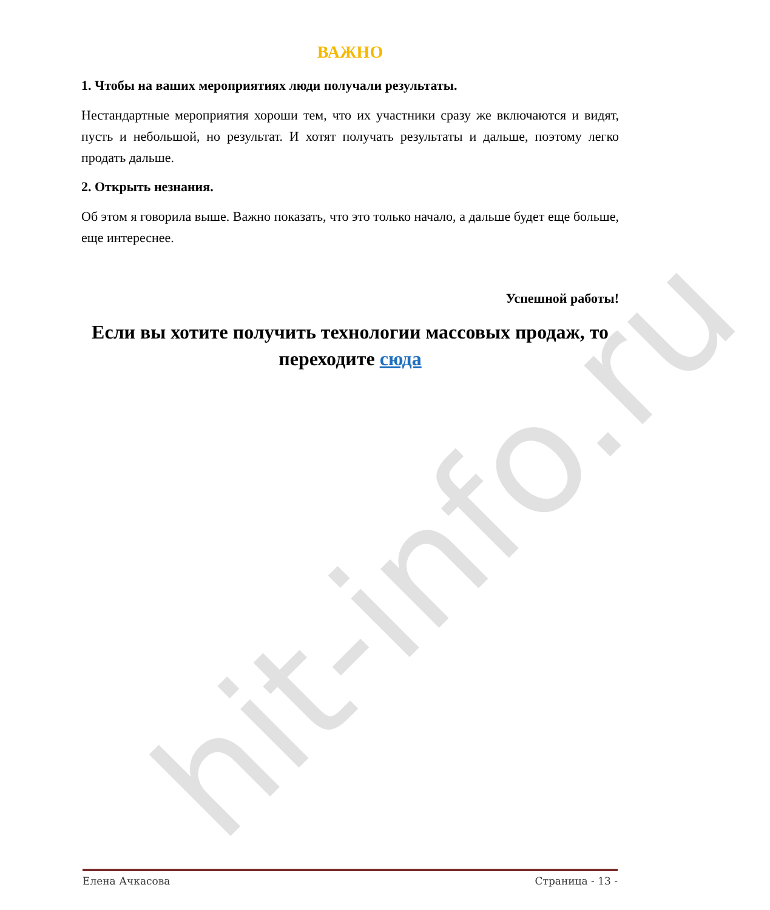hit-info.ru
ВАЖНО
1. Чтобы на ваших мероприятиях люди получали результаты.
Нестандартные мероприятия хороши тем, что их участники сразу же включаются и видят, пусть и небольшой, но результат. И хотят получать результаты и дальше, поэтому легко продать дальше.
2. Открыть незнания.
Об этом я говорила выше. Важно показать, что это только начало, а дальше будет еще больше, еще интереснее.
Успешной работы!
Если вы хотите получить технологии массовых продаж, то переходите сюда
Елена Ачкасова Страница - 13 -